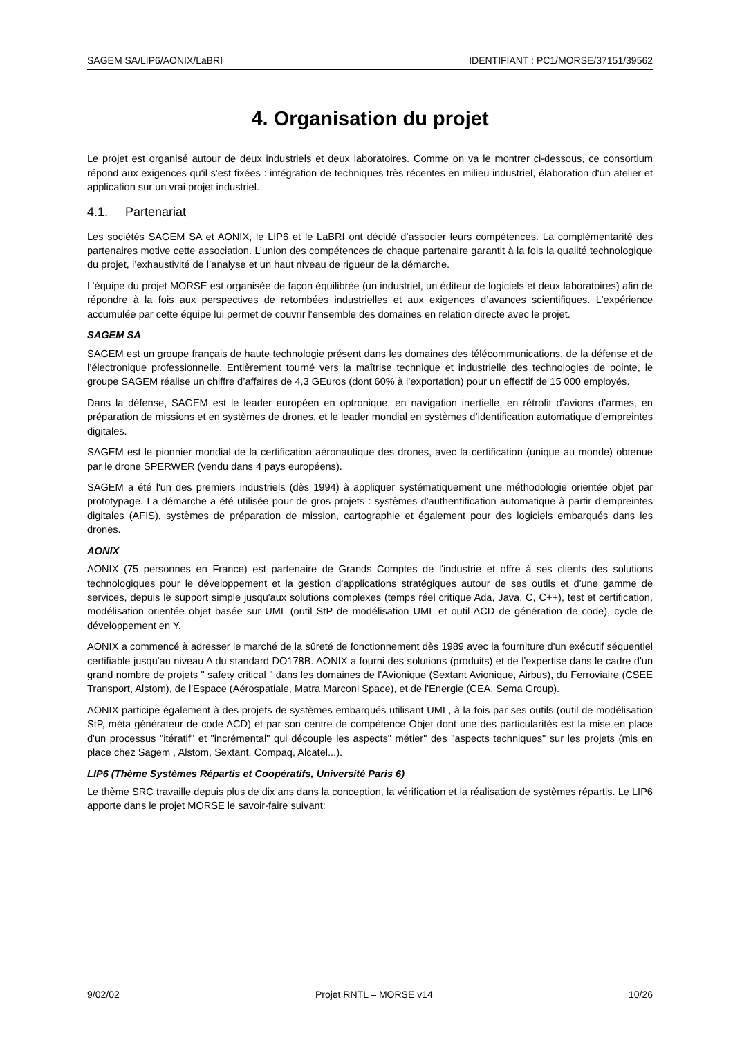SAGEM SA/LIP6/AONIX/LaBRI IDENTIFIANT : PC1/MORSE/37151/39562
4. Organisation du projet
Le projet est organisé autour de deux industriels et deux laboratoires. Comme on va le montrer ci-dessous, ce consortium répond aux exigences qu'il s'est fixées : intégration de techniques très récentes en milieu industriel, élaboration d'un atelier et application sur un vrai projet industriel.
4.1. Partenariat
Les sociétés SAGEM SA et AONIX, le LIP6 et le LaBRI ont décidé d’associer leurs compétences. La complémentarité des partenaires motive cette association. L’union des compétences de chaque partenaire garantit à la fois la qualité technologique du projet, l’exhaustivité de l’analyse et un haut niveau de rigueur de la démarche.
L’équipe du projet MORSE est organisée de façon équilibrée (un industriel, un éditeur de logiciels et deux laboratoires) afin de répondre à la fois aux perspectives de retombées industrielles et aux exigences d’avances scientifiques. L'expérience accumulée par cette équipe lui permet de couvrir l'ensemble des domaines en relation directe avec le projet.
SAGEM SA
SAGEM est un groupe français de haute technologie présent dans les domaines des télécommunications, de la défense et de l’électronique professionnelle. Entièrement tourné vers la maîtrise technique et industrielle des technologies de pointe, le groupe SAGEM réalise un chiffre d’affaires de 4,3 GEuros (dont 60% à l’exportation) pour un effectif de 15 000 employés.
Dans la défense, SAGEM est le leader européen en optronique, en navigation inertielle, en rétrofit d’avions d’armes, en préparation de missions et en systèmes de drones, et le leader mondial en systèmes d’identification automatique d’empreintes digitales.
SAGEM est le pionnier mondial de la certification aéronautique des drones, avec la certification (unique au monde) obtenue par le drone SPERWER (vendu dans 4 pays européens).
SAGEM a été l'un des premiers industriels (dès 1994) à appliquer systématiquement une méthodologie orientée objet par prototypage. La démarche a été utilisée pour de gros projets : systèmes d'authentification automatique à partir d’empreintes digitales (AFIS), systèmes de préparation de mission, cartographie et également pour des logiciels embarqués dans les drones.
AONIX
AONIX (75 personnes en France) est partenaire de Grands Comptes de l'industrie et offre à ses clients des solutions technologiques pour le développement et la gestion d'applications stratégiques autour de ses outils et d'une gamme de services, depuis le support simple jusqu'aux solutions complexes (temps réel critique Ada, Java, C, C++), test et certification, modélisation orientée objet basée sur UML (outil StP de modélisation UML et outil ACD de génération de code), cycle de développement en Y.
AONIX a commencé à adresser le marché de la sûreté de fonctionnement dès 1989 avec la fourniture d'un exécutif séquentiel certifiable jusqu'au niveau A du standard DO178B. AONIX a fourni des solutions (produits) et de l'expertise dans le cadre d'un grand nombre de projets " safety critical " dans les domaines de l'Avionique (Sextant Avionique, Airbus), du Ferroviaire (CSEE Transport, Alstom), de l'Espace (Aérospatiale, Matra Marconi Space), et de l'Energie (CEA, Sema Group).
AONIX participe également à des projets de systèmes embarqués utilisant UML, à la fois par ses outils (outil de modélisation StP, méta générateur de code ACD) et par son centre de compétence Objet dont une des particularités est la mise en place d'un processus "itératif" et "incrémental" qui découple les aspects" métier" des "aspects techniques" sur les projets (mis en place chez Sagem , Alstom, Sextant, Compaq, Alcatel...).
LIP6 (Thème Systèmes Répartis et Coopératifs, Université Paris 6)
Le thème SRC travaille depuis plus de dix ans dans la conception, la vérification et la réalisation de systèmes répartis. Le LIP6 apporte dans le projet MORSE le savoir-faire suivant:
9/02/02 Projet RNTL – MORSE v14 10/26